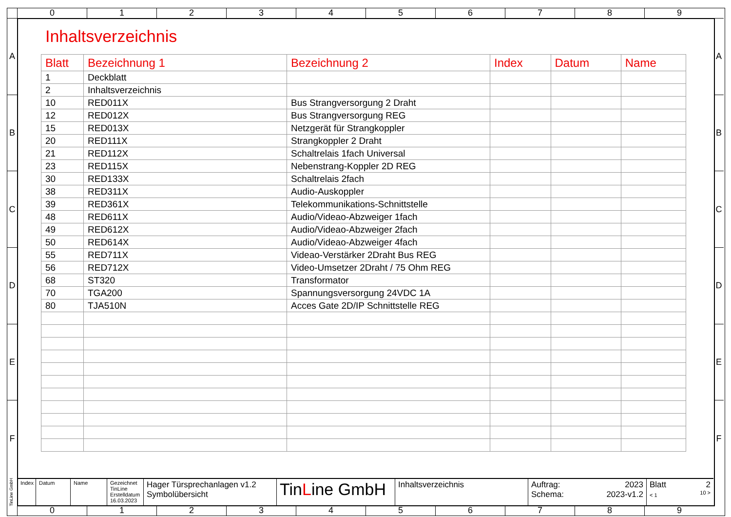0 1 2 3 4 5 6 7 8 9
A
B
C
D
E
F
A
B
C
D
E
F
Inhaltsverzeichnis
| Blatt | Bezeichnung 1 | Bezeichnung 2 | Index | Datum | Name |
| --- | --- | --- | --- | --- | --- |
| 1 | Deckblatt | | | | |
| 2 | Inhaltsverzeichnis | | | | |
| 10 | RED011X | Bus Strangversorgung 2 Draht | | | |
| 12 | RED012X | Bus Strangversorgung REG | | | |
| 15 | RED013X | Netzgerät für Strangkoppler | | | |
| 20 | RED111X | Strangkoppler 2 Draht | | | |
| 21 | RED112X | Schaltrelais 1fach Universal | | | |
| 23 | RED115X | Nebenstrang-Koppler 2D REG | | | |
| 30 | RED133X | Schaltrelais 2fach | | | |
| 38 | RED311X | Audio-Auskoppler | | | |
| 39 | RED361X | Telekommunikations-Schnittstelle | | | |
| 48 | RED611X | Audio/Videao-Abzweiger 1fach | | | |
| 49 | RED612X | Audio/Videao-Abzweiger 2fach | | | |
| 50 | RED614X | Audio/Videao-Abzweiger 4fach | | | |
| 55 | RED711X | Videao-Verstärker 2Draht Bus REG | | | |
| 56 | RED712X | Video-Umsetzer 2Draht / 75 Ohm REG | | | |
| 68 | ST320 | Transformator | | | |
| 70 | TGA200 | Spannungsversorgung 24VDC 1A | | | |
| 80 | TJA510N | Acces Gate 2D/IP Schnittstelle REG | | | |
TinLine GmbH
Index
Datum Name Gezeichnet
TinLine
Erstelldatum
16.03.2023
Hager Türsprechanlagen v1.2
Symbolübersicht
TinLine GmbH
Inhaltsverzeichnis Auftrag: 2023
Schema: 2023-v1.2
Blatt 2
< 1 10 >
0 1 2 3 4 5 6 7 8 9